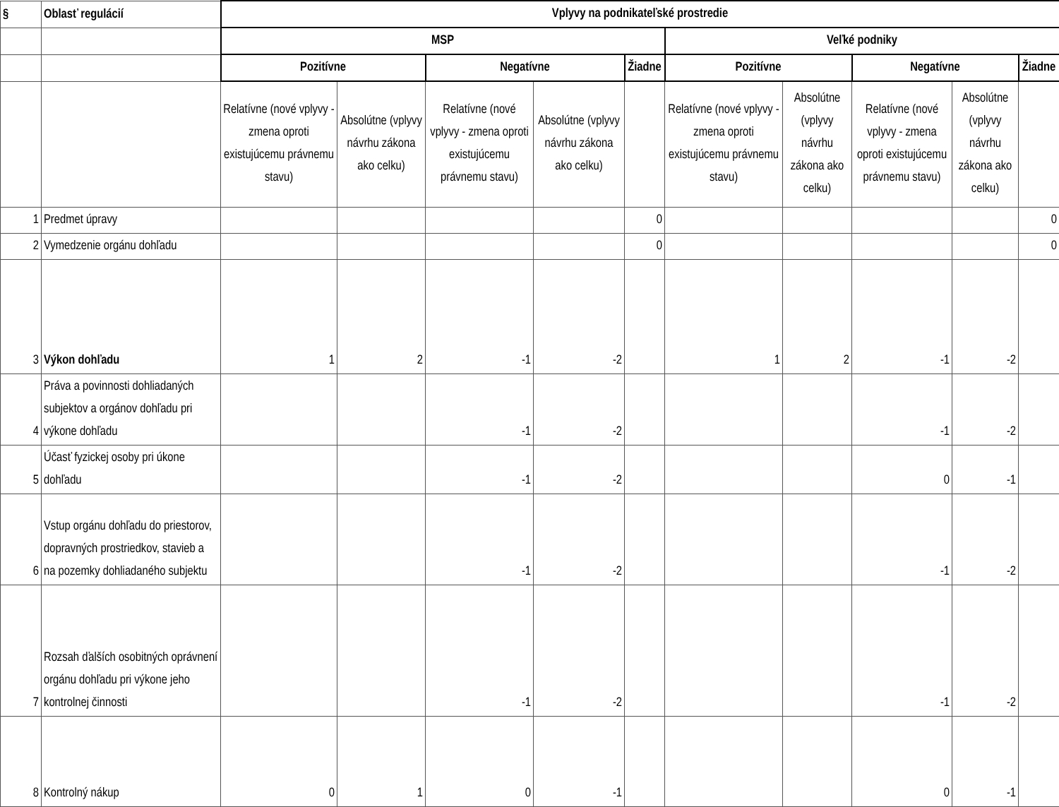| § | Oblasť regulácií | Vplyvy na podnikateľské prostredie | | | | | | | | | |
| | | MSP | | | | | Veľké podniky | | | | |
| | | Pozitívne | | Negatívne | | Žiadne | Pozitívne | | Negatívne | | Žiadne |
| | | Relatívne (nové vplyvy - zmena oproti existujúcemu právnemu stavu) | Absolútne (vplyvy návrhu zákona ako celku) | Relatívne (nové vplyvy - zmena oproti existujúcemu právnemu stavu) | Absolútne (vplyvy návrhu zákona ako celku) | | Relatívne (nové vplyvy - zmena oproti existujúcemu právnemu stavu) | Absolútne (vplyvy návrhu zákona ako celku) | Relatívne (nové vplyvy - zmena oproti existujúcemu právnemu stavu) | Absolútne (vplyvy návrhu zákona ako celku) | |
| 1 | Predmet úpravy | | | | | 0 | | | | | 0 |
| 2 | Vymedzenie orgánu dohľadu | | | | | 0 | | | | | 0 |
| 3 | Výkon dohľadu | 1 | 2 | -1 | -2 | | 1 | 2 | -1 | -2 | |
| 4 | Práva a povinnosti dohliadaných subjektov a orgánov dohľadu pri výkone dohľadu | | | -1 | -2 | | | | -1 | -2 | |
| 5 | Účasť fyzickej osoby pri úkone dohľadu | | | -1 | -2 | | | | 0 | -1 | |
| 6 | Vstup orgánu dohľadu do priestorov, dopravných prostriedkov, stavieb a na pozemky dohliadaného subjektu | | | -1 | -2 | | | | -1 | -2 | |
| 7 | Rozsah ďalších osobitných oprávnení orgánu dohľadu pri výkone jeho kontrolnej činnosti | | | -1 | -2 | | | | -1 | -2 | |
| 8 | Kontrolný nákup | 0 | 1 | 0 | -1 | | | | 0 | -1 | |